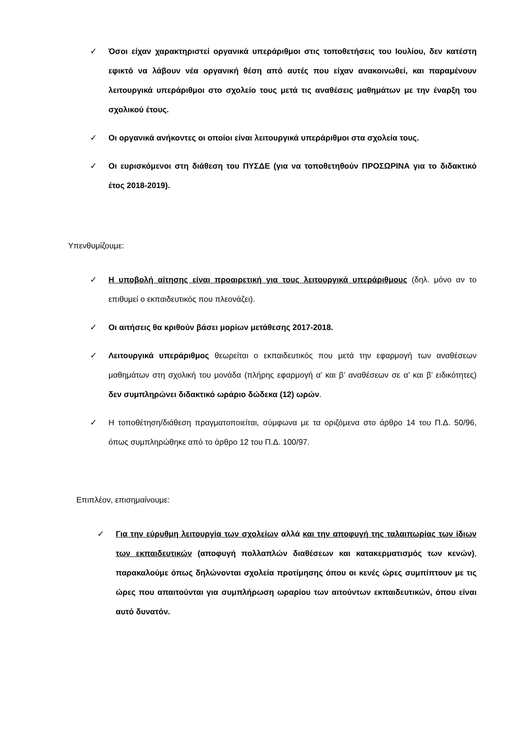✓ Όσοι είχαν χαρακτηριστεί οργανικά υπεράριθμοι στις τοποθετήσεις του Ιουλίου, δεν κατέστη εφικτό να λάβουν νέα οργανική θέση από αυτές που είχαν ανακοινωθεί, και παραμένουν λειτουργικά υπεράριθμοι στο σχολείο τους μετά τις αναθέσεις μαθημάτων με την έναρξη του σχολικού έτους.
✓ Οι οργανικά ανήκοντες οι οποίοι είναι λειτουργικά υπεράριθμοι στα σχολεία τους.
✓ Οι ευρισκόμενοι στη διάθεση του ΠΥΣΔΕ (για να τοποθετηθούν ΠΡΟΣΩΡΙΝΑ για το διδακτικό έτος 2018-2019).
Υπενθυμίζουμε:
✓ Η υποβολή αίτησης είναι προαιρετική για τους λειτουργικά υπεράριθμους (δηλ. μόνο αν το επιθυμεί ο εκπαιδευτικός που πλεονάζει).
✓ Οι αιτήσεις θα κριθούν βάσει μορίων μετάθεσης 2017-2018.
✓ Λειτουργικά υπεράριθμος θεωρείται ο εκπαιδευτικός που μετά την εφαρμογή των αναθέσεων μαθημάτων στη σχολική του μονάδα (πλήρης εφαρμογή α’ και β’ αναθέσεων σε α’ και β’ ειδικότητες) δεν συμπληρώνει διδακτικό ωράριο δώδεκα (12) ωρών.
✓ Η τοποθέτηση/διάθεση πραγματοποιείται, σύμφωνα με τα οριζόμενα στο άρθρο 14 του Π.Δ. 50/96, όπως συμπληρώθηκε από το άρθρο 12 του Π.Δ. 100/97.
Επιπλέον, επισημαίνουμε:
✓ Για την εύρυθμη λειτουργία των σχολείων αλλά και την αποφυγή της ταλαιπωρίας των ίδιων των εκπαιδευτικών (αποφυγή πολλαπλών διαθέσεων και κατακερματισμός των κενών), παρακαλούμε όπως δηλώνονται σχολεία προτίμησης όπου οι κενές ώρες συμπίπτουν με τις ώρες που απαιτούνται για συμπλήρωση ωραρίου των αιτούντων εκπαιδευτικών, όπου είναι αυτό δυνατόν.